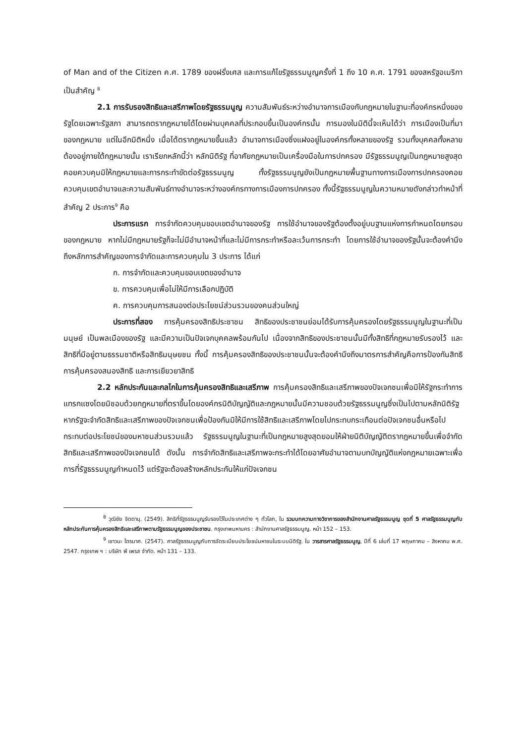of Man and of the Citizen ค.ศ. 1789 ของฝรั่งเศส และการแก้ไขรัฐธรรมนูญครั้งที่ 1 ถึง 10 ค.ศ. 1791 ของสหรัฐอเมริกาเป็นสำคัญ <sup>8</sup>
2.1 การรับรองสิทธิและเสรีภาพโดยรัฐธรรมนูญ ความสัมพันธ์ระหว่างอำนาจการเมืองกับกฎหมายในฐานะที่องค์กรหนึ่งของรัฐโดยเฉพาะรัฐสภา สามารถตรากฎหมายได้โดยผ่านบุคคลที่ประกอบขึ้นเป็นองค์กรนั้น การมองในมิตินี้จะเห็นได้ว่า การเมืองเป็นที่มาของกฎหมาย แต่ในอีกมิติหนึ่ง เมื่อได้ตรากฎหมายขึ้นแล้ว อำนาจการเมืองซึ่งแฝงอยู่ในองค์กรทั้งหลายของรัฐ รวมทั้งบุคคลทั้งหลายต้องอยู่ภายใต้กฎหมายนั้น เราเรียกหลักนี้ว่า หลักนิติรัฐ ที่อาศัยกฎหมายเป็นเครื่องมือในการปกครอง มีรัฐธรรมนูญเป็นกฎหมายสูงสุดคอยควบคุมมิให้กฎหมายและการกระทำขัดต่อรัฐธรรมนูญ ทั้งรัฐธรรมนูญยังเป็นกฎหมายพื้นฐานทางการเมืองการปกครองคอยควบคุมเขตอำนาจและความสัมพันธ์ทางอำนาจระหว่างองค์กรทางการเมืองการปกครอง ทั้งนี้รัฐธรรมนูญในความหมายดังกล่าวทำหน้าที่สำคัญ 2 ประการ<sup>9</sup> คือ
ประการแรก การจำกัดควบคุมขอบเขตอำนาจของรัฐ การใช้อำนาจของรัฐต้องตั้งอยู่บนฐานแห่งการกำหนดโดยกรอบของกฎหมาย หากไม่มีกฎหมายรัฐก็จะไม่มีอำนาจหน้าที่และไม่มีการกระทำหรือละเว้นการกระทำ โดยการใช้อำนาจของรัฐนั้นจะต้องคำนึงถึงหลักการสำคัญของการจำกัดและการควบคุมใน 3 ประการ ได้แก่
ก. การจำกัดและควบคุมขอบเขตของอำนาจ
ข. การควบคุมเพื่อไม่ให้มีการเลือกปฏิบัติ
ค. การควบคุมการสนองต่อประโยชน์ส่วนรวมของคนส่วนใหญ่
ประการที่สอง การคุ้มครองสิทธิประชาชน สิทธิของประชาชนย่อมได้รับการคุ้มครองโดยรัฐธรรมนูญในฐานะที่เป็นมนุษย์ เป็นพลเมืองของรัฐ และมีความเป็นปัจเจกบุคคลพร้อมกันไป เนื่องจากสิทธิของประชาชนนั้นมีทั้งสิทธิที่กฎหมายรับรองไว้ และสิทธิที่มีอยู่ตามธรรมชาติหรือสิทธิมนุษยชน ทั้งนี้ การคุ้มครองสิทธิของประชาชนนั้นจะต้องคำนึงถึงมาตรการสำคัญคือการป้องกันสิทธิ การคุ้มครองสนองสิทธิ และการเยียวยาสิทธิ
2.2 หลักประกันและกลไกในการคุ้มครองสิทธิและเสรีภาพ การคุ้มครองสิทธิและเสรีภาพของปัจเจกชนเพื่อมิให้รัฐกระทำการแทรกแซงโดยมิชอบด้วยกฎหมายที่ตราขึ้นโดยองค์กรนิติบัญญัติและกฎหมายนั้นมีความชอบด้วยรัฐธรรมนูญซึ่งเป็นไปตามหลักนิติรัฐ หากรัฐจะจำกัดสิทธิและเสรีภาพของปัจเจกชนเพื่อป้องกันมิให้มีการใช้สิทธิและเสรีภาพโดยไปกระทบกระเทือนต่อปัจเจกชนอื่นหรือไปกระทบต่อประโยชน์ของมหาชนส่วนรวมแล้ว รัฐธรรมนูญในฐานะที่เป็นกฎหมายสูงสุดยอมให้ฝ่ายนิติบัญญัติตรากฎหมายขึ้นเพื่อจำกัดสิทธิและเสรีภาพของปัจเจกชนได้ ดังนั้น การจำกัดสิทธิและเสรีภาพจะกระทำได้โดยอาศัยอำนาจตามบทบัญญัติแห่งกฎหมายเฉพาะเพื่อการที่รัฐธรรมนูญกำหนดไว้ แต่รัฐจะต้องสร้างหลักประกันให้แก่ปัจเจกชน
<sup>8</sup> วุฒิชัย จิตตานุ. (2549). สิทธิที่รัฐธรรมนูญรับรองไว้ในประเทศต่าง ๆ ทั่วโลก, ใน รวมบทความทางวิชาการของสำนักงานศาลรัฐธรรมนูญ ชุดที่ 5 ศาลรัฐธรรมนูญกับหลักประกันการคุ้มครองสิทธิและเสรีภาพตามรัฐธรรมนูญของประชาชน. กรุงเทพมหานคร : สำนักงานศาลรัฐธรรมนูญ, หน้า 152 – 153.
<sup>9</sup> เชาวนะ ไตรมาศ. (2547). ศาลรัฐธรรมนูญกับการจัดระเบียบประโยชน์มหาชนในระบบนิติรัฐ. ใน วารสารศาลรัฐธรรมนูญ, ปีที่ 6 เล่มที่ 17 พฤษภาคม – สิงหาคม พ.ศ. 2547. กรุงเทพ ฯ : บริษัท พี เพรส จำกัด. หน้า 131 – 133.